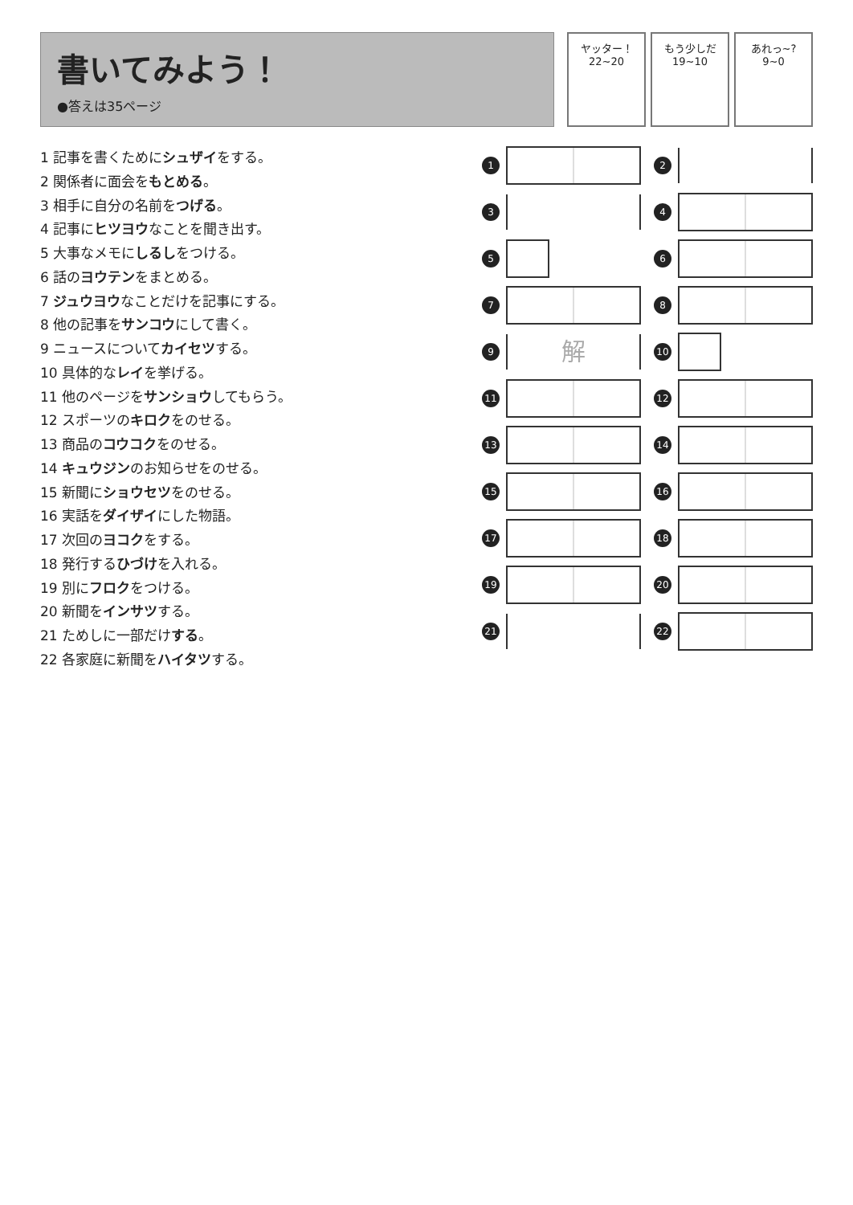書いてみよう！
●答えは35ページ
ヤッター！
22~20
もう少しだ
19~10
あれっ~?
9~0
1 記事を書くためにシュザイをする。
2 関係者に面会をもとめる。
3 相手に自分の名前をつげる。
4 記事にヒツヨウなことを聞き出す。
5 大事なメモにしるしをつける。
6 話のヨウテンをまとめる。
7 ジュウヨウなことだけを記事にする。
8 他の記事をサンコウにして書く。
9 ニュースについてカイセツする。
10 具体的なレイを挙げる。
11 他のページをサンショウしてもらう。
12 スポーツのキロクをのせる。
13 商品のコウコクをのせる。
14 キュウジンのお知らせをのせる。
15 新聞にショウセツをのせる。
16 実話をダイザイにした物語。
17 次回のヨコクをする。
18 発行するひづけを入れる。
19 別にフロクをつける。
20 新聞をインサツする。
21 ためしに一部だけする。
22 各家庭に新聞をハイタツする。
1
2
3
4
5
6
7
8
9
解
10
11
12
13
14
15
16
17
18
19
20
21
22